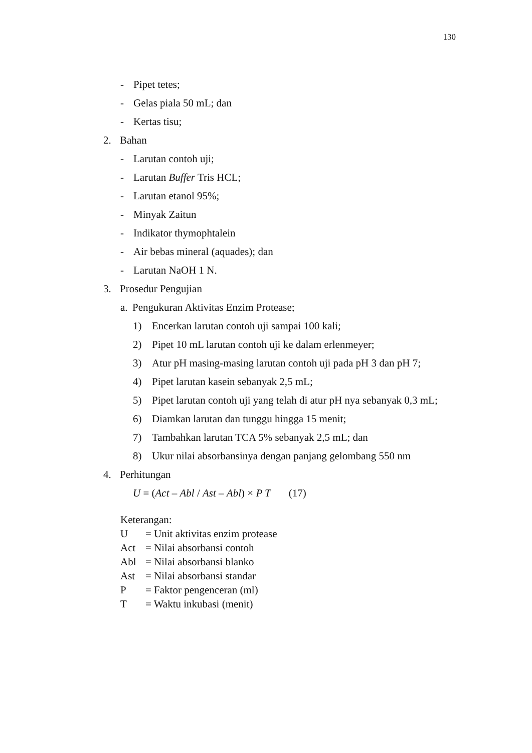130
- Pipet tetes;
- Gelas piala 50 mL; dan
- Kertas tisu;
2. Bahan
- Larutan contoh uji;
- Larutan Buffer Tris HCL;
- Larutan etanol 95%;
- Minyak Zaitun
- Indikator thymophtalein
- Air bebas mineral (aquades); dan
- Larutan NaOH 1 N.
3. Prosedur Pengujian
a. Pengukuran Aktivitas Enzim Protease;
1) Encerkan larutan contoh uji sampai 100 kali;
2) Pipet 10 mL larutan contoh uji ke dalam erlenmeyer;
3) Atur pH masing-masing larutan contoh uji pada pH 3 dan pH 7;
4) Pipet larutan kasein sebanyak 2,5 mL;
5) Pipet larutan contoh uji yang telah di atur pH nya sebanyak 0,3 mL;
6) Diamkan larutan dan tunggu hingga 15 menit;
7) Tambahkan larutan TCA 5% sebanyak 2,5 mL; dan
8) Ukur nilai absorbansinya dengan panjang gelombang 550 nm
4. Perhitungan
U = (Act – Abl / Ast – Abl) × P T (17)
Keterangan:
U = Unit aktivitas enzim protease
Act = Nilai absorbansi contoh
Abl = Nilai absorbansi blanko
Ast = Nilai absorbansi standar
P = Faktor pengenceran (ml)
T = Waktu inkubasi (menit)